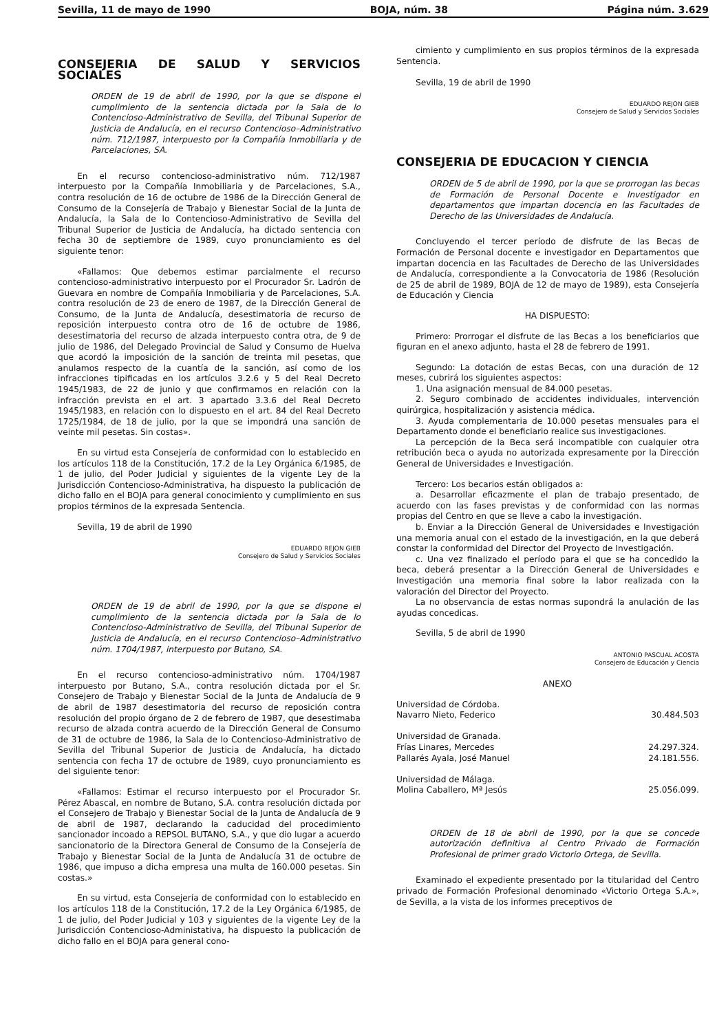Sevilla, 11 de mayo de 1990 BOJA, núm. 38 Página núm. 3.629
CONSEJERIA DE SALUD Y SERVICIOS SOCIALES
ORDEN de 19 de abril de 1990, por la que se dispone el cumplimiento de la sentencia dictada por la Sala de lo Contencioso-Administrativo de Sevilla, del Tribunal Superior de Justicia de Andalucía, en el recurso Contencioso–Administrativo núm. 712/1987, interpuesto por la Compañía Inmobiliaria y de Parcelaciones, SA.
En el recurso contencioso-administrativo núm. 712/1987 interpuesto por la Compañía Inmobiliaria y de Parcelaciones, S.A., contra resolución de 16 de octubre de 1986 de la Dirección General de Consumo de la Consejería de Trabajo y Bienestar Social de la Junta de Andalucía, la Sala de lo Contencioso-Administrativo de Sevilla del Tribunal Superior de Justicia de Andalucía, ha dictado sentencia con fecha 30 de septiembre de 1989, cuyo pronunciamiento es del siguiente tenor:
«Fallamos: Que debemos estimar parcialmente el recurso contencioso-administrativo interpuesto por el Procurador Sr. Ladrón de Guevara en nombre de Compañía Inmobiliaria y de Parcelaciones, S.A. contra resolución de 23 de enero de 1987, de la Dirección General de Consumo, de la Junta de Andalucía, desestimatoria de recurso de reposición interpuesto contra otro de 16 de octubre de 1986, desestimatoria del recurso de alzada interpuesto contra otra, de 9 de julio de 1986, del Delegado Provincial de Salud y Consumo de Huelva que acordó la imposición de la sanción de treinta mil pesetas, que anulamos respecto de la cuantía de la sanción, así como de los infracciones tipificadas en los artículos 3.2.6 y 5 del Real Decreto 1945/1983, de 22 de junio y que confirmamos en relación con la infracción prevista en el art. 3 apartado 3.3.6 del Real Decreto 1945/1983, en relación con lo dispuesto en el art. 84 del Real Decreto 1725/1984, de 18 de julio, por la que se impondrá una sanción de veinte mil pesetas. Sin costas».
En su virtud esta Consejería de conformidad con lo establecido en los artículos 118 de la Constitución, 17.2 de la Ley Orgánica 6/1985, de 1 de julio, del Poder Judicial y siguientes de la vigente Ley de la Jurisdicción Contencioso-Administrativa, ha dispuesto la publicación de dicho fallo en el BOJA para general conocimiento y cumplimiento en sus propios términos de la expresada Sentencia.
Sevilla, 19 de abril de 1990
EDUARDO REJON GIEB
Consejero de Salud y Servicios Sociales
ORDEN de 19 de abril de 1990, por la que se dispone el cumplimiento de la sentencia dictada por la Sala de lo Contencioso-Administrativo de Sevilla, del Tribunal Superior de Justicia de Andalucía, en el recurso Contencioso–Administrativo núm. 1704/1987, interpuesto por Butano, SA.
En el recurso contencioso-administrativo núm. 1704/1987 interpuesto por Butano, S.A., contra resolución dictada por el Sr. Consejero de Trabajo y Bienestar Social de la Junta de Andalucía de 9 de abril de 1987 desestimatoria del recurso de reposición contra resolución del propio órgano de 2 de febrero de 1987, que desestimaba recurso de alzada contra acuerdo de la Dirección General de Consumo de 31 de octubre de 1986, la Sala de lo Contencioso-Administrativo de Sevilla del Tribunal Superior de Justicia de Andalucía, ha dictado sentencia con fecha 17 de octubre de 1989, cuyo pronunciamiento es del siguiente tenor:
«Fallamos: Estimar el recurso interpuesto por el Procurador Sr. Pérez Abascal, en nombre de Butano, S.A. contra resolución dictada por el Consejero de Trabajo y Bienestar Social de la Junta de Andalucía de 9 de abril de 1987, declarando la caducidad del procedimiento sancionador incoado a REPSOL BUTANO, S.A., y que dio lugar a acuerdo sancionatorio de la Directora General de Consumo de la Consejería de Trabajo y Bienestar Social de la Junta de Andalucía 31 de octubre de 1986, que impuso a dicha empresa una multa de 160.000 pesetas. Sin costas.»
En su virtud, esta Consejería de conformidad con lo establecido en los artículos 118 de la Constitución, 17.2 de la Ley Orgánica 6/1985, de 1 de julio, del Poder Judicial y 103 y siguientes de la vigente Ley de la Jurisdicción Contencioso-Administativa, ha dispuesto la publicación de dicho fallo en el BOJA para general cono-
cimiento y cumplimiento en sus propios términos de la expresada Sentencia.
Sevilla, 19 de abril de 1990
EDUARDO REJON GIEB
Consejero de Salud y Servicios Sociales
CONSEJERIA DE EDUCACION Y CIENCIA
ORDEN de 5 de abril de 1990, por la que se prorrogan las becas de Formación de Personal Docente e Investigador en departamentos que impartan docencia en las Facultades de Derecho de las Universidades de Andalucía.
Concluyendo el tercer período de disfrute de las Becas de Formación de Personal docente e investigador en Departamentos que impartan docencia en las Facultades de Derecho de las Universidades de Andalucía, correspondiente a la Convocatoria de 1986 (Resolución de 25 de abril de 1989, BOJA de 12 de mayo de 1989), esta Consejería de Educación y Ciencia
HA DISPUESTO:
Primero: Prorrogar el disfrute de las Becas a los beneficiarios que figuran en el anexo adjunto, hasta el 28 de febrero de 1991.
Segundo: La dotación de estas Becas, con una duración de 12 meses, cubrirá los siguientes aspectos:
1. Una asignación mensual de 84.000 pesetas.
2. Seguro combinado de accidentes individuales, intervención quirúrgica, hospitalización y asistencia médica.
3. Ayuda complementaria de 10.000 pesetas mensuales para el Departamento donde el beneficiario realice sus investigaciones.
La percepción de la Beca será incompatible con cualquier otra retribución beca o ayuda no autorizada expresamente por la Dirección General de Universidades e Investigación.
Tercero: Los becarios están obligados a:
a. Desarrollar eficazmente el plan de trabajo presentado, de acuerdo con las fases previstas y de conformidad con las normas propias del Centro en que se lleve a cabo la investigación.
b. Enviar a la Dirección General de Universidades e Investigación una memoria anual con el estado de la investigación, en la que deberá constar la conformidad del Director del Proyecto de Investigación.
c. Una vez finalizado el período para el que se ha concedido la beca, deberá presentar a la Dirección General de Universidades e Investigación una memoria final sobre la labor realizada con la valoración del Director del Proyecto.
La no observancia de estas normas supondrá la anulación de las ayudas concedicas.
Sevilla, 5 de abril de 1990
ANTONIO PASCUAL ACOSTA
Consejero de Educación y Ciencia
ANEXO
Universidad de Córdoba.
Navarro Nieto, Federico 30.484.503
Universidad de Granada.
Frías Linares, Mercedes 24.297.324.
Pallarés Ayala, José Manuel 24.181.556.
Universidad de Málaga.
Molina Caballero, Mª Jesús 25.056.099.
ORDEN de 18 de abril de 1990, por la que se concede autorización definitiva al Centro Privado de Formación Profesional de primer grado Victorio Ortega, de Sevilla.
Examinado el expediente presentado por la titularidad del Centro privado de Formación Profesional denominado «Victorio Ortega S.A.», de Sevilla, a la vista de los informes preceptivos de